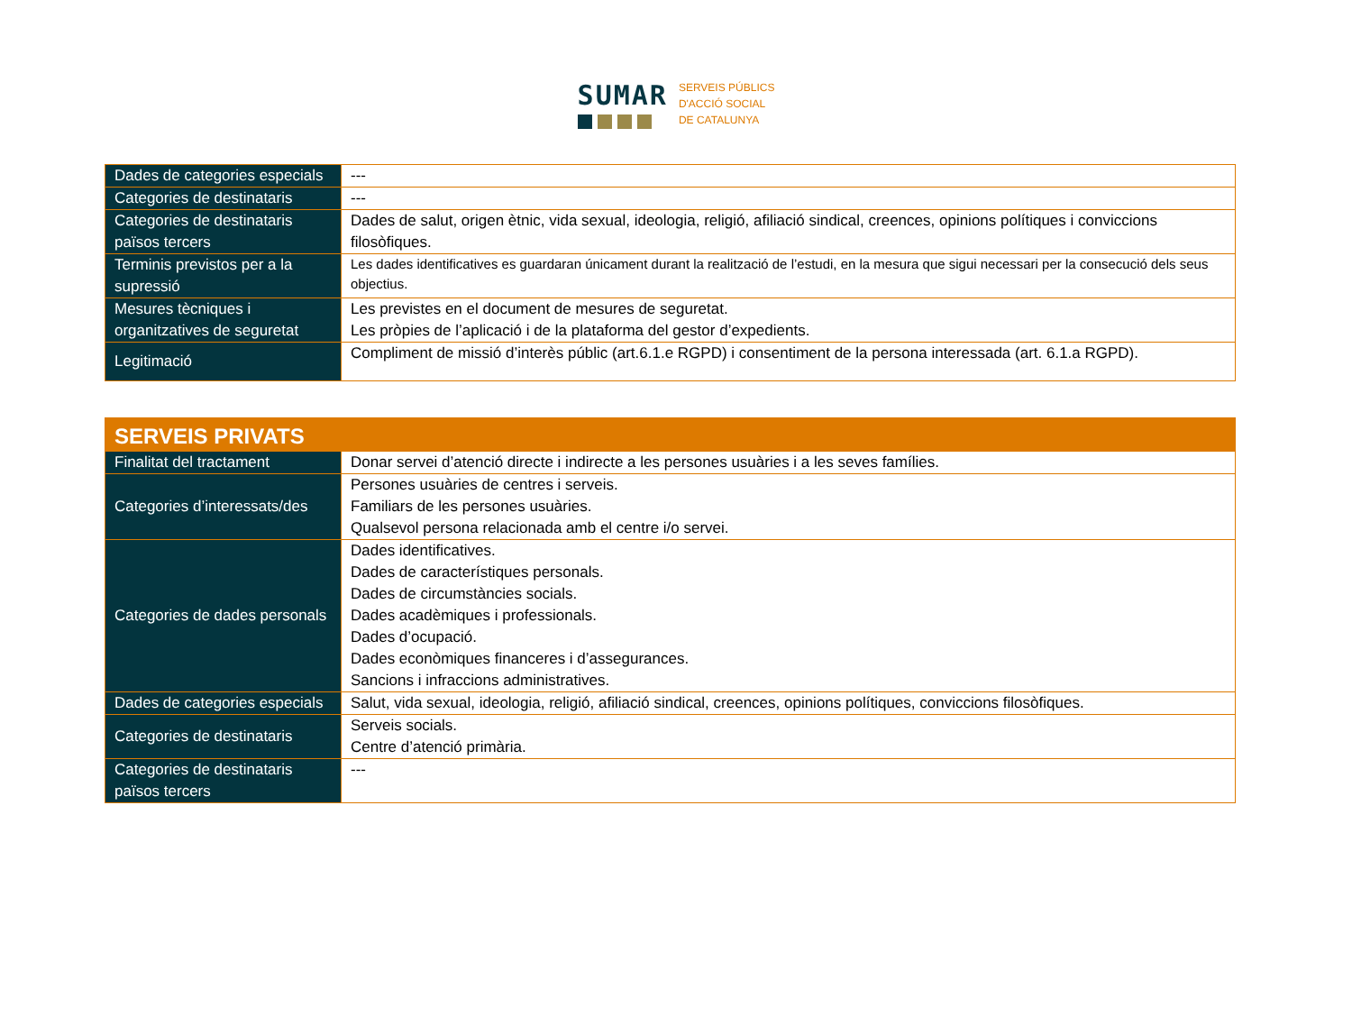SUMAR
SERVEIS PÚBLICS
D'ACCIÓ SOCIAL
DE CATALUNYA
| Dades de categories especials | --- |
| Categories de destinataris | --- |
| Categories de destinataris països tercers | Dades de salut, origen ètnic, vida sexual, ideologia, religió, afiliació sindical, creences, opinions polítiques i conviccions filosòfiques. |
| Terminis previstos per a la supressió | Les dades identificatives es guardaran únicament durant la realització de l’estudi, en la mesura que sigui necessari per la consecució dels seus objectius. |
| Mesures tècniques i organitzatives de seguretat | Les previstes en el document de mesures de seguretat. Les pròpies de l’aplicació i de la plataforma del gestor d’expedients. |
| Legitimació | Compliment de missió d’interès públic (art.6.1.e RGPD) i consentiment de la persona interessada (art. 6.1.a RGPD). |
| SERVEIS PRIVATS | |
| Finalitat del tractament | Donar servei d’atenció directe i indirecte a les persones usuàries i a les seves famílies. |
| Categories d’interessats/des | Persones usuàries de centres i serveis. Familiars de les persones usuàries. Qualsevol persona relacionada amb el centre i/o servei. |
| Categories de dades personals | Dades identificatives. Dades de característiques personals. Dades de circumstàncies socials. Dades acadèmiques i professionals. Dades d’ocupació. Dades econòmiques financeres i d’assegurances. Sancions i infraccions administratives. |
| Dades de categories especials | Salut, vida sexual, ideologia, religió, afiliació sindical, creences, opinions polítiques, conviccions filosòfiques. |
| Categories de destinataris | Serveis socials. Centre d’atenció primària. |
| Categories de destinataris països tercers | --- |